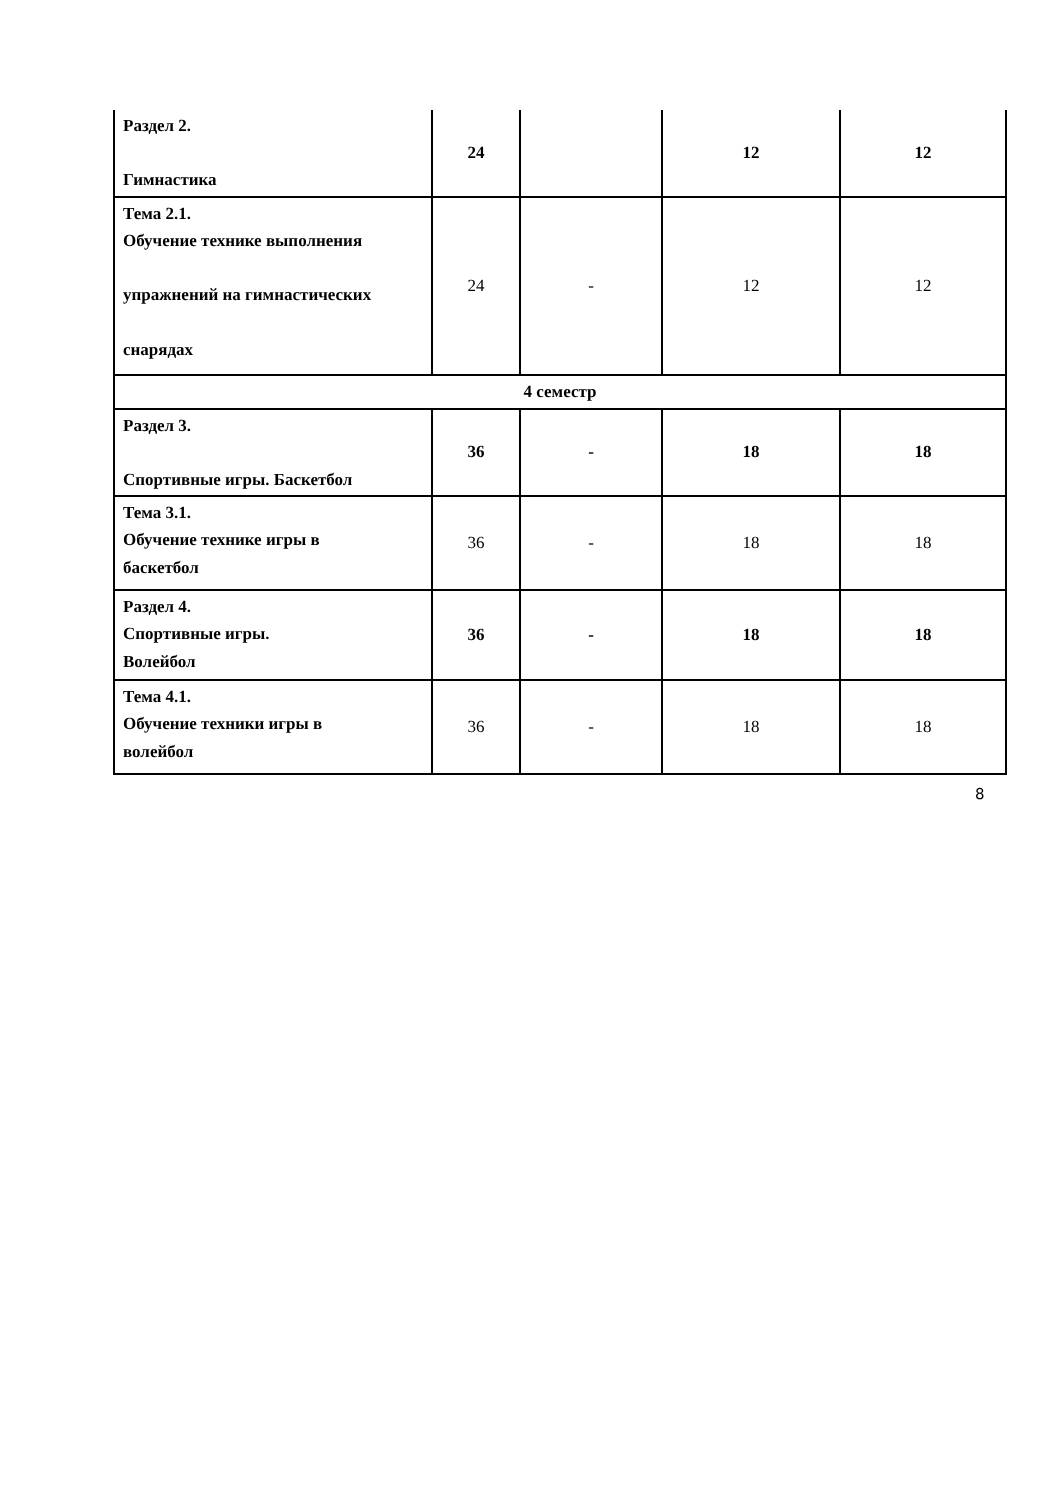| Раздел 2. Гимнастика | 24 | | 12 | 12 |
| Тема 2.1. Обучение технике выполнения упражнений на гимнастических снарядах | 24 | - | 12 | 12 |
| 4 семестр | | | | |
| Раздел 3. Спортивные игры. Баскетбол | 36 | - | 18 | 18 |
| Тема 3.1. Обучение технике игры в баскетбол | 36 | - | 18 | 18 |
| Раздел 4. Спортивные игры. Волейбол | 36 | - | 18 | 18 |
| Тема 4.1. Обучение техники игры в волейбол | 36 | - | 18 | 18 |
8